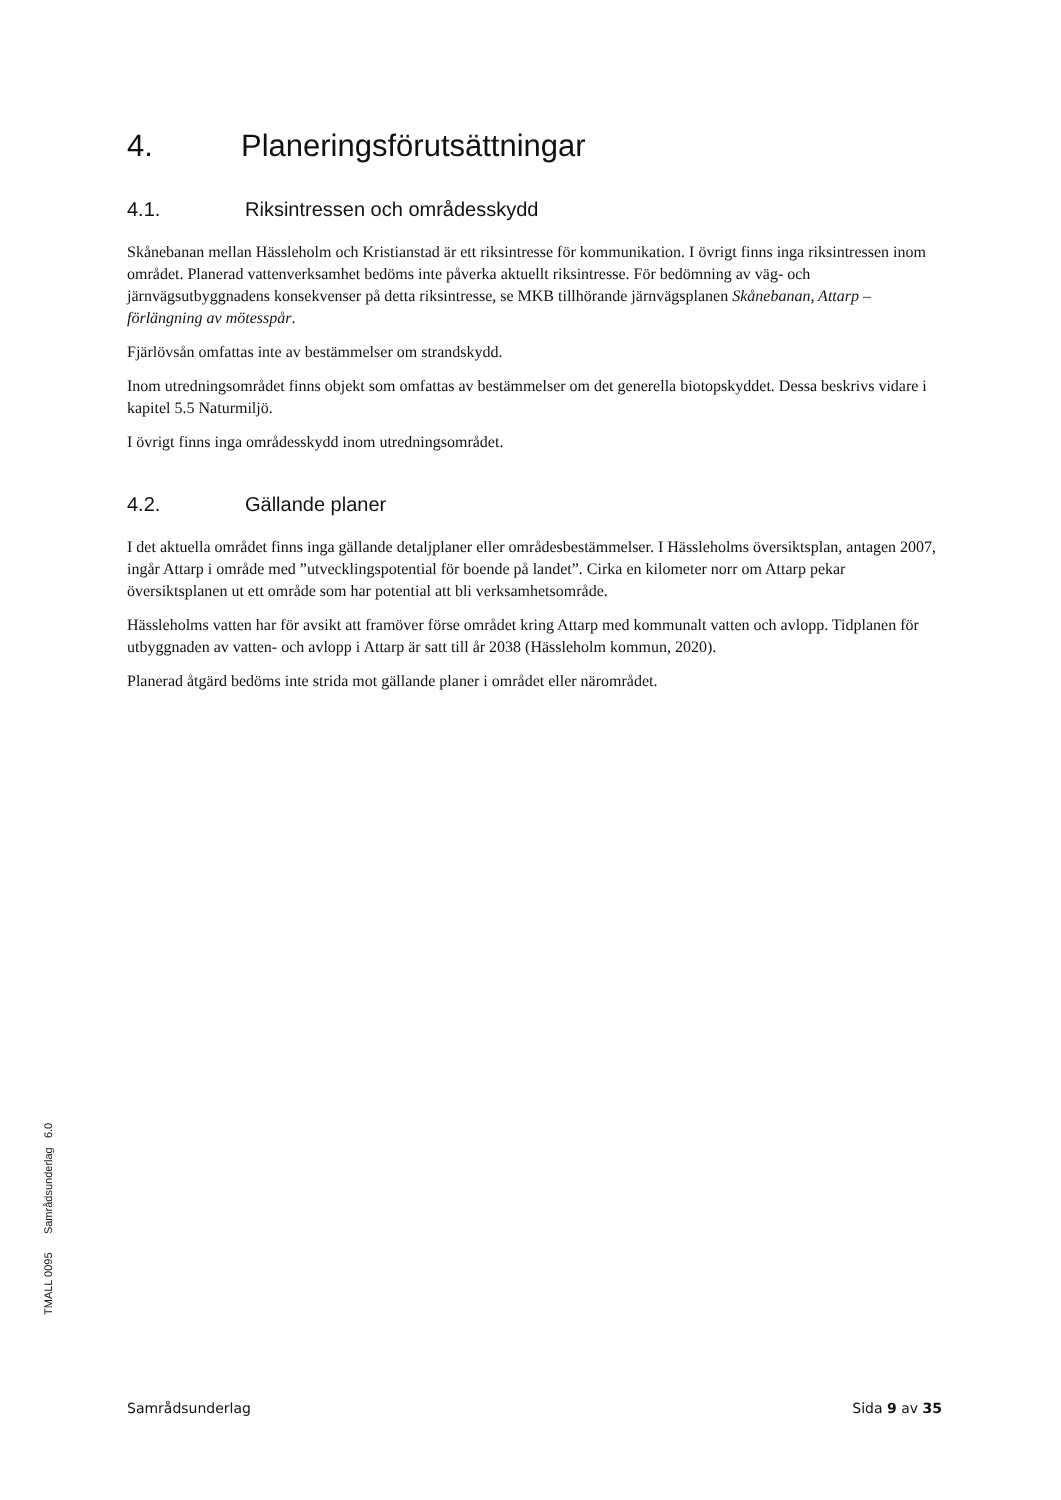4. Planeringsförutsättningar
4.1. Riksintressen och områdesskydd
Skånebanan mellan Hässleholm och Kristianstad är ett riksintresse för kommunikation. I övrigt finns inga riksintressen inom området. Planerad vattenverksamhet bedöms inte påverka aktuellt riksintresse. För bedömning av väg- och järnvägsutbyggnadens konsekvenser på detta riksintresse, se MKB tillhörande järnvägsplanen Skånebanan, Attarp – förlängning av mötesspår.
Fjärlövsån omfattas inte av bestämmelser om strandskydd.
Inom utredningsområdet finns objekt som omfattas av bestämmelser om det generella biotopskyddet. Dessa beskrivs vidare i kapitel 5.5 Naturmiljö.
I övrigt finns inga områdesskydd inom utredningsområdet.
4.2. Gällande planer
I det aktuella området finns inga gällande detaljplaner eller områdesbestämmelser. I Hässleholms översiktsplan, antagen 2007, ingår Attarp i område med ”utvecklingspotential för boende på landet”. Cirka en kilometer norr om Attarp pekar översiktsplanen ut ett område som har potential att bli verksamhetsområde.
Hässleholms vatten har för avsikt att framöver förse området kring Attarp med kommunalt vatten och avlopp. Tidplanen för utbyggnaden av vatten- och avlopp i Attarp är satt till år 2038 (Hässleholm kommun, 2020).
Planerad åtgärd bedöms inte strida mot gällande planer i området eller närområdet.
TMALL 0095 Samrådsunderlag 6.0
Samrådsunderlag Sida 9 av 35